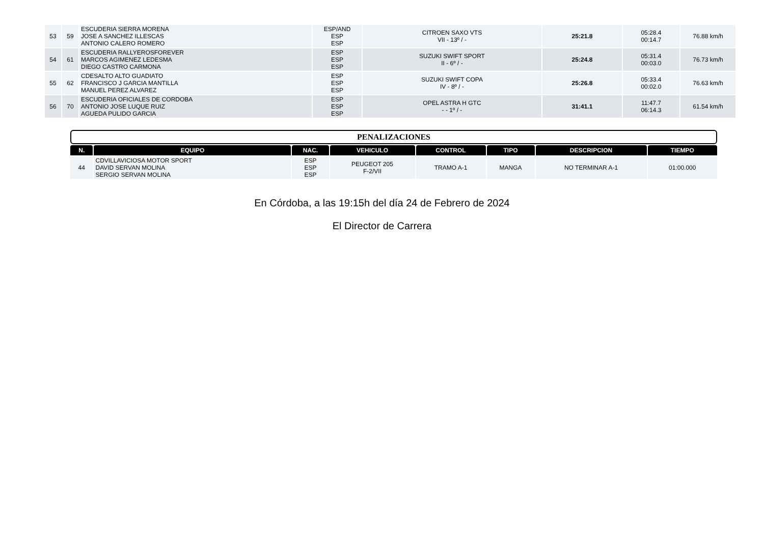| 53 | 59 | ESCUDERIA SIERRA MORENA JOSE A SANCHEZ ILLESCAS ANTONIO CALERO ROMERO | ESP/AND ESP ESP | CITROEN SAXO VTS VII - 13º / - | 25:21.8 | 05:28.4 00:14.7 | 76.88 km/h |
| 54 | 61 | ESCUDERIA RALLYEROSFOREVER MARCOS AGIMENEZ LEDESMA DIEGO CASTRO CARMONA | ESP ESP ESP | SUZUKI SWIFT SPORT II - 6º / - | 25:24.8 | 05:31.4 00:03.0 | 76.73 km/h |
| 55 | 62 | CDESALTO ALTO GUADIATO FRANCISCO J GARCIA MANTILLA MANUEL PEREZ ALVAREZ | ESP ESP ESP | SUZUKI SWIFT COPA IV - 8º / - | 25:26.8 | 05:33.4 00:02.0 | 76.63 km/h |
| 56 | 70 | ESCUDERIA OFICIALES DE CORDOBA ANTONIO JOSE LUQUE RUIZ AGUEDA PULIDO GARCIA | ESP ESP ESP | OPEL ASTRA H GTC - - 1º / - | 31:41.1 | 11:47.7 06:14.3 | 61.54 km/h |
PENALIZACIONES
| N. | EQUIPO | NAC. | VEHICULO | CONTROL | TIPO | DESCRIPCION | TIEMPO |
| --- | --- | --- | --- | --- | --- | --- | --- |
| 44 | CDVILLAVICIOSA MOTOR SPORT DAVID SERVAN MOLINA SERGIO SERVAN MOLINA | ESP ESP ESP | PEUGEOT 205 F-2/VII | TRAMO A-1 | MANGA | NO TERMINAR A-1 | 01:00.000 |
En Córdoba, a las 19:15h del día 24 de Febrero de 2024
El Director de Carrera